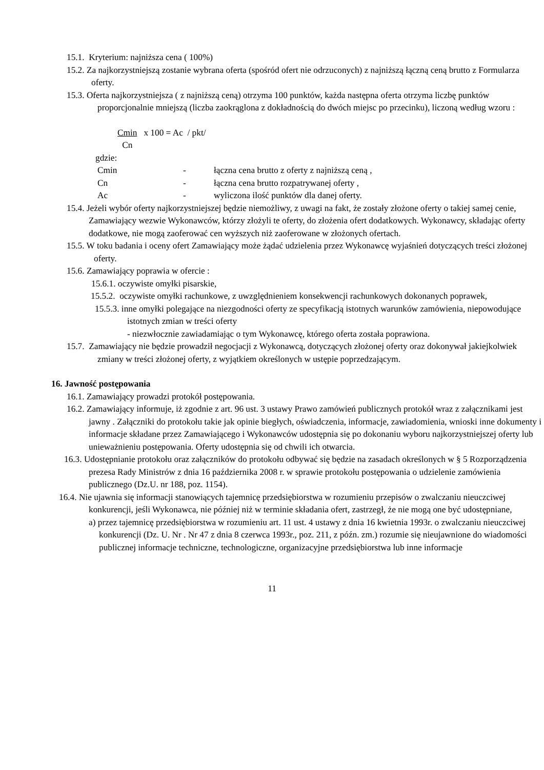15.1. Kryterium: najniższa cena ( 100%)
15.2. Za najkorzystniejszą zostanie wybrana oferta (spośród ofert nie odrzuconych) z najniższą łączną ceną brutto z Formularza oferty.
15.3. Oferta najkorzystniejsza ( z najniższą ceną) otrzyma 100 punktów, każda następna oferta otrzyma liczbę punktów proporcjonalnie mniejszą (liczba zaokrąglona z dokładnością do dwóch miejsc po przecinku), liczoną według wzoru :
Cmin
Cn x 100 = Ac / pkt/
gdzie:
| Cmin | - | łączna cena brutto z oferty z najniższą ceną , |
| Cn | - | łączna cena brutto rozpatrywanej oferty , |
| Ac | - | wyliczona ilość punktów dla danej oferty. |
15.4. Jeżeli wybór oferty najkorzystniejszej będzie niemożliwy, z uwagi na fakt, że zostały złożone oferty o takiej samej cenie, Zamawiający wezwie Wykonawców, którzy złożyli te oferty, do złożenia ofert dodatkowych. Wykonawcy, składając oferty dodatkowe, nie mogą zaoferować cen wyższych niż zaoferowane w złożonych ofertach.
15.5. W toku badania i oceny ofert Zamawiający może żądać udzielenia przez Wykonawcę wyjaśnień dotyczących treści złożonej oferty.
15.6. Zamawiający poprawia w ofercie :
15.6.1. oczywiste omyłki pisarskie,
15.5.2. oczywiste omyłki rachunkowe, z uwzględnieniem konsekwencji rachunkowych dokonanych poprawek,
15.5.3. inne omyłki polegające na niezgodności oferty ze specyfikacją istotnych warunków zamówienia, niepowodujące istotnych zmian w treści oferty
- niezwłocznie zawiadamiając o tym Wykonawcę, którego oferta została poprawiona.
15.7. Zamawiający nie będzie prowadził negocjacji z Wykonawcą, dotyczących złożonej oferty oraz dokonywał jakiejkolwiek zmiany w treści złożonej oferty, z wyjątkiem określonych w ustępie poprzedzającym.
16. Jawność postępowania
16.1. Zamawiający prowadzi protokół postępowania.
16.2. Zamawiający informuje, iż zgodnie z art. 96 ust. 3 ustawy Prawo zamówień publicznych protokół wraz z załącznikami jest jawny . Załączniki do protokołu takie jak opinie biegłych, oświadczenia, informacje, zawiadomienia, wnioski inne dokumenty i informacje składane przez Zamawiającego i Wykonawców udostępnia się po dokonaniu wyboru najkorzystniejszej oferty lub unieważnieniu postępowania. Oferty udostępnia się od chwili ich otwarcia.
16.3. Udostępnianie protokołu oraz załączników do protokołu odbywać się będzie na zasadach określonych w § 5 Rozporządzenia prezesa Rady Ministrów z dnia 16 października 2008 r. w sprawie protokołu postępowania o udzielenie zamówienia publicznego (Dz.U. nr 188, poz. 1154).
16.4. Nie ujawnia się informacji stanowiących tajemnicę przedsiębiorstwa w rozumieniu przepisów o zwalczaniu nieuczciwej konkurencji, jeśli Wykonawca, nie później niż w terminie składania ofert, zastrzegł, że nie mogą one być udostępniane,
a) przez tajemnicę przedsiębiorstwa w rozumieniu art. 11 ust. 4 ustawy z dnia 16 kwietnia 1993r. o zwalczaniu nieuczciwej konkurencji (Dz. U. Nr . Nr 47 z dnia 8 czerwca 1993r., poz. 211, z późn. zm.) rozumie się nieujawnione do wiadomości publicznej informacje techniczne, technologiczne, organizacyjne przedsiębiorstwa lub inne informacje
11